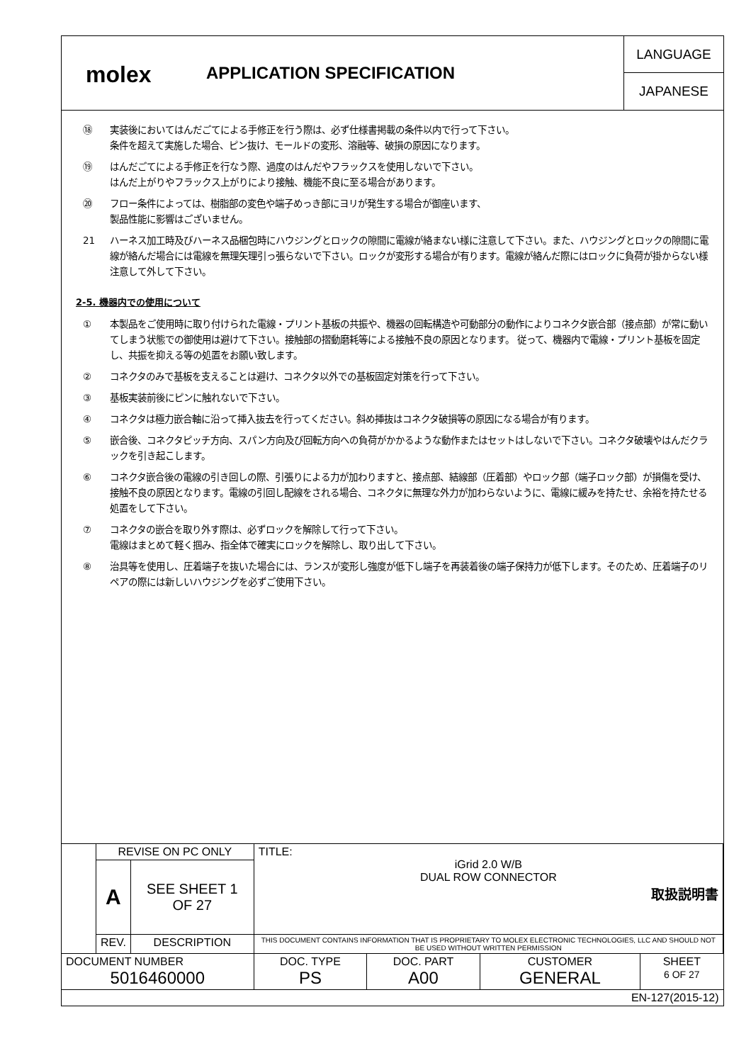molex
APPLICATION SPECIFICATION
LANGUAGE
JAPANESE
⑱ 実装後においてはんだごてによる手修正を行う際は、必ず仕様書掲載の条件以内で行って下さい。
条件を超えて実施した場合、ピン抜け、モールドの変形、溶融等、破損の原因になります。
⑲ はんだごてによる手修正を行なう際、過度のはんだやフラックスを使用しないで下さい。
はんだ上がりやフラックス上がりにより接触、機能不良に至る場合があります。
⑳ フロー条件によっては、樹脂部の変色や端子めっき部にヨリが発生する場合が御座います、
製品性能に影響はございません。
21 ハーネス加工時及びハーネス品梱包時にハウジングとロックの隙間に電線が絡まない様に注意して下さい。また、ハウジングとロックの隙間に電線が絡んだ場合には電線を無理矢理引っ張らないで下さい。ロックが変形する場合が有ります。電線が絡んだ際にはロックに負荷が掛からない様注意して外して下さい。
2-5. 機器内での使用について
① 本製品をご使用時に取り付けられた電線・プリント基板の共振や、機器の回転構造や可動部分の動作によりコネクタ嵌合部（接点部）が常に動いてしまう状態での御使用は避けて下さい。接触部の摺動磨耗等による接触不良の原因となります。 従って、機器内で電線・プリント基板を固定し、共振を抑える等の処置をお願い致します。
② コネクタのみで基板を支えることは避け、コネクタ以外での基板固定対策を行って下さい。
③ 基板実装前後にピンに触れないで下さい。
④ コネクタは極力嵌合軸に沿って挿入抜去を行ってください。斜め挿抜はコネクタ破損等の原因になる場合が有ります。
⑤ 嵌合後、コネクタピッチ方向、スパン方向及び回転方向への負荷がかかるような動作またはセットはしないで下さい。コネクタ破壊やはんだクラックを引き起こします。
⑥ コネクタ嵌合後の電線の引き回しの際、引張りによる力が加わりますと、接点部、結線部（圧着部）やロック部（端子ロック部）が損傷を受け、接触不良の原因となります。電線の引回し配線をされる場合、コネクタに無理な外力が加わらないように、電線に緩みを持たせ、余裕を持たせる処置をして下さい。
⑦ コネクタの嵌合を取り外す際は、必ずロックを解除して行って下さい。
電線はまとめて軽く掴み、指全体で確実にロックを解除し、取り出して下さい。
⑧ 治具等を使用し、圧着端子を抜いた場合には、ランスが変形し強度が低下し端子を再装着後の端子保持力が低下します。そのため、圧着端子のリペアの際には新しいハウジングを必ずご使用下さい。
| | REVISE ON PC ONLY | | TITLE: iGrid 2.0 W/B DUAL ROW CONNECTOR 取扱説明書 | | | |
| | A | SEE SHEET 1 OF 27 | | | | |
| | REV. | DESCRIPTION | THIS DOCUMENT CONTAINS INFORMATION THAT IS PROPRIETARY TO MOLEX ELECTRONIC TECHNOLOGIES, LLC AND SHOULD NOT BE USED WITHOUT WRITTEN PERMISSION | | | |
| DOCUMENT NUMBER 5016460000 | | | DOC. TYPE PS | DOC. PART A00 | CUSTOMER GENERAL | SHEET 6 OF 27 |
| EN-127(2015-12) | | | | | | |